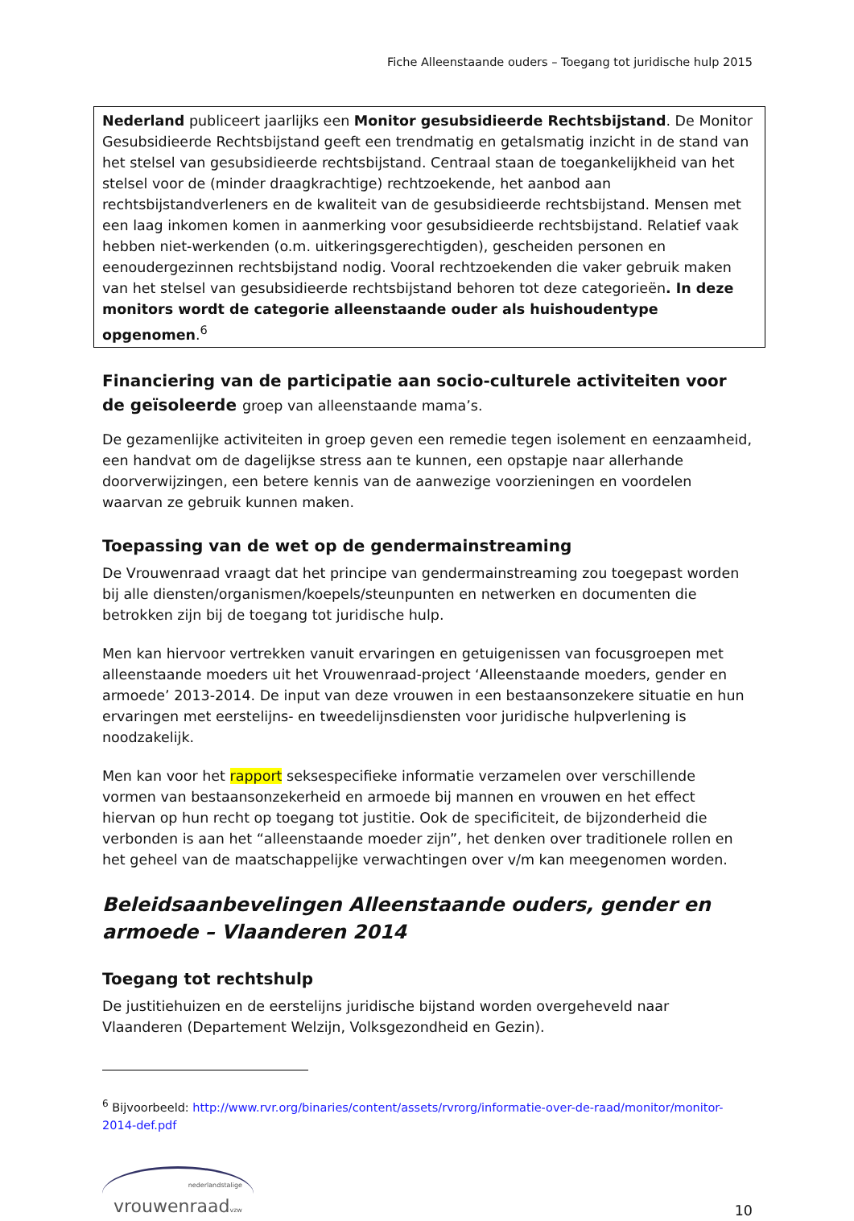Fiche Alleenstaande ouders – Toegang tot juridische hulp 2015
Nederland publiceert jaarlijks een Monitor gesubsidieerde Rechtsbijstand. De Monitor Gesubsidieerde Rechtsbijstand geeft een trendmatig en getalsmatig inzicht in de stand van het stelsel van gesubsidieerde rechtsbijstand. Centraal staan de toegankelijkheid van het stelsel voor de (minder draagkrachtige) rechtzoekende, het aanbod aan rechtsbijstandverleners en de kwaliteit van de gesubsidieerde rechtsbijstand. Mensen met een laag inkomen komen in aanmerking voor gesubsidieerde rechtsbijstand. Relatief vaak hebben niet-werkenden (o.m. uitkeringsgerechtigden), gescheiden personen en eenoudergezinnen rechtsbijstand nodig. Vooral rechtzoekenden die vaker gebruik maken van het stelsel van gesubsidieerde rechtsbijstand behoren tot deze categorieën. In deze monitors wordt de categorie alleenstaande ouder als huishoudentype opgenomen.<sup>6</sup>
Financiering van de participatie aan socio-culturele activiteiten voor de geïsoleerde groep van alleenstaande mama’s.
De gezamenlijke activiteiten in groep geven een remedie tegen isolement en eenzaamheid, een handvat om de dagelijkse stress aan te kunnen, een opstapje naar allerhande doorverwijzingen, een betere kennis van de aanwezige voorzieningen en voordelen waarvan ze gebruik kunnen maken.
Toepassing van de wet op de gendermainstreaming
De Vrouwenraad vraagt dat het principe van gendermainstreaming zou toegepast worden bij alle diensten/organismen/koepels/steunpunten en netwerken en documenten die betrokken zijn bij de toegang tot juridische hulp.
Men kan hiervoor vertrekken vanuit ervaringen en getuigenissen van focusgroepen met alleenstaande moeders uit het Vrouwenraad-project ‘Alleenstaande moeders, gender en armoede’ 2013-2014. De input van deze vrouwen in een bestaansonzekere situatie en hun ervaringen met eerstelijns- en tweedelijnsdiensten voor juridische hulpverlening is noodzakelijk.
Men kan voor het rapport seksespecifieke informatie verzamelen over verschillende vormen van bestaansonzekerheid en armoede bij mannen en vrouwen en het effect hiervan op hun recht op toegang tot justitie. Ook de specificiteit, de bijzonderheid die verbonden is aan het “alleenstaande moeder zijn”, het denken over traditionele rollen en het geheel van de maatschappelijke verwachtingen over v/m kan meegenomen worden.
Beleidsaanbevelingen Alleenstaande ouders, gender en armoede – Vlaanderen 2014
Toegang tot rechtshulp
De justitiehuizen en de eerstelijns juridische bijstand worden overgeheveld naar Vlaanderen (Departement Welzijn, Volksgezondheid en Gezin).
<sup>6</sup> Bijvoorbeeld: http://www.rvr.org/binaries/content/assets/rvrorg/informatie-over-de-raad/monitor/monitor-2014-def.pdf
nederlandstalige
vrouwenraadvzw
10